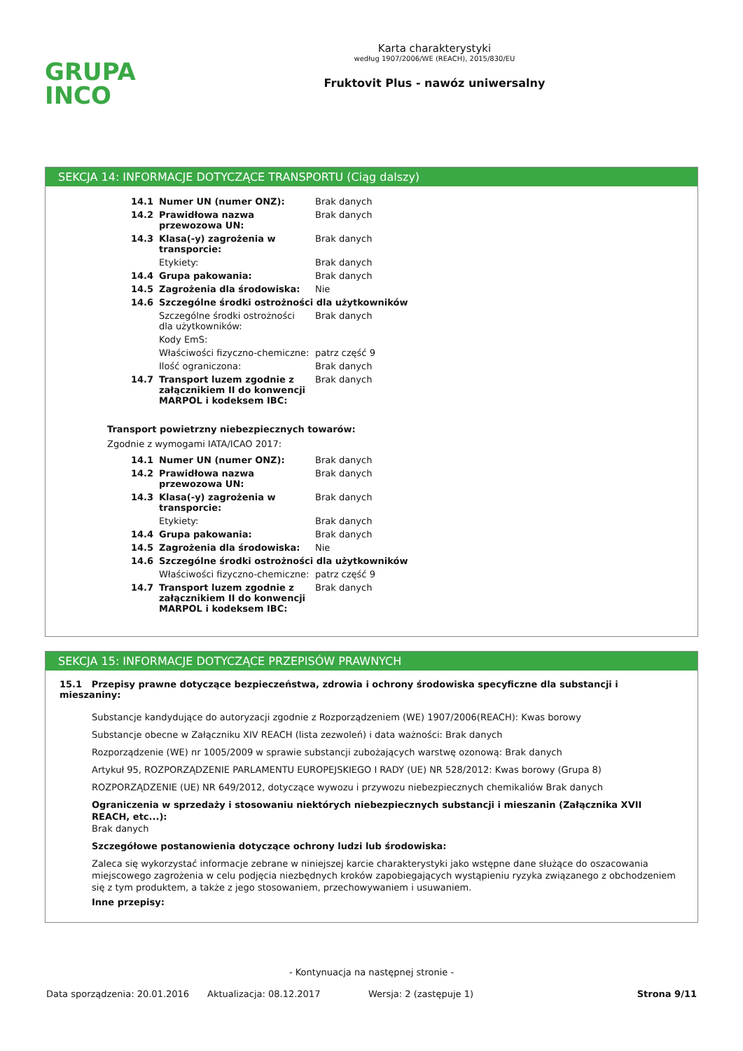GRUPA
INCO
Karta charakterystyki
według 1907/2006/WE (REACH), 2015/830/EU
Fruktovit Plus - nawóz uniwersalny
SEKCJA 14: INFORMACJE DOTYCZĄCE TRANSPORTU (Ciąg dalszy)
| 14.1 | Numer UN (numer ONZ): | Brak danych |
| 14.2 | Prawidłowa nazwa przewozowa UN: | Brak danych |
| 14.3 | Klasa(-y) zagrożenia w transporcie: | Brak danych |
| | Etykiety: | Brak danych |
| 14.4 | Grupa pakowania: | Brak danych |
| 14.5 | Zagrożenia dla środowiska: | Nie |
| 14.6 | Szczególne środki ostrożności dla użytkowników | |
| | Szczególne środki ostrożności dla użytkowników: | Brak danych |
| | Kody EmS: | |
| | Właściwości fizyczno-chemiczne: | patrz część 9 |
| | Ilość ograniczona: | Brak danych |
| 14.7 | Transport luzem zgodnie z załącznikiem II do konwencji MARPOL i kodeksem IBC: | Brak danych |
Transport powietrzny niebezpiecznych towarów:
Zgodnie z wymogami IATA/ICAO 2017:
| 14.1 | Numer UN (numer ONZ): | Brak danych |
| 14.2 | Prawidłowa nazwa przewozowa UN: | Brak danych |
| 14.3 | Klasa(-y) zagrożenia w transporcie: | Brak danych |
| | Etykiety: | Brak danych |
| 14.4 | Grupa pakowania: | Brak danych |
| 14.5 | Zagrożenia dla środowiska: | Nie |
| 14.6 | Szczególne środki ostrożności dla użytkowników | |
| | Właściwości fizyczno-chemiczne: | patrz część 9 |
| 14.7 | Transport luzem zgodnie z załącznikiem II do konwencji MARPOL i kodeksem IBC: | Brak danych |
SEKCJA 15: INFORMACJE DOTYCZĄCE PRZEPISÓW PRAWNYCH
15.1 Przepisy prawne dotyczące bezpieczeństwa, zdrowia i ochrony środowiska specyficzne dla substancji i mieszaniny:
Substancje kandydujące do autoryzacji zgodnie z Rozporządzeniem (WE) 1907/2006(REACH): Kwas borowy
Substancje obecne w Załączniku XIV REACH (lista zezwoleń) i data ważności: Brak danych
Rozporządzenie (WE) nr 1005/2009 w sprawie substancji zubożających warstwę ozonową: Brak danych
Artykuł 95, ROZPORZĄDZENIE PARLAMENTU EUROPEJSKIEGO I RADY (UE) NR 528/2012: Kwas borowy (Grupa 8)
ROZPORZĄDZENIE (UE) NR 649/2012, dotyczące wywozu i przywozu niebezpiecznych chemikaliów Brak danych
Ograniczenia w sprzedaży i stosowaniu niektórych niebezpiecznych substancji i mieszanin (Załącznika XVII REACH, etc...):
Brak danych
Szczegółowe postanowienia dotyczące ochrony ludzi lub środowiska:
Zaleca się wykorzystać informacje zebrane w niniejszej karcie charakterystyki jako wstępne dane służące do oszacowania miejscowego zagrożenia w celu podjęcia niezbędnych kroków zapobiegających wystąpieniu ryzyka związanego z obchodzeniem się z tym produktem, a także z jego stosowaniem, przechowywaniem i usuwaniem.
Inne przepisy:
- Kontynuacja na następnej stronie -
Data sporządzenia: 20.01.2016 Aktualizacja: 08.12.2017 Wersja: 2 (zastępuje 1) Strona 9/11